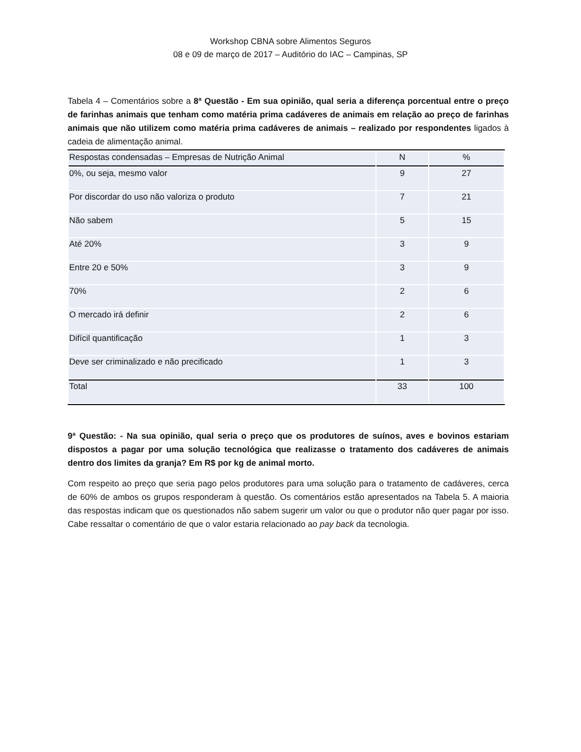Workshop CBNA sobre Alimentos Seguros
08 e 09 de março de 2017 – Auditório do IAC – Campinas, SP
Tabela 4 – Comentários sobre a 8ª Questão - Em sua opinião, qual seria a diferença porcentual entre o preço de farinhas animais que tenham como matéria prima cadáveres de animais em relação ao preço de farinhas animais que não utilizem como matéria prima cadáveres de animais – realizado por respondentes ligados à cadeia de alimentação animal.
| Respostas condensadas – Empresas de Nutrição Animal | N | % |
| --- | --- | --- |
| 0%, ou seja, mesmo valor | 9 | 27 |
| Por discordar do uso não valoriza o produto | 7 | 21 |
| Não sabem | 5 | 15 |
| Até 20% | 3 | 9 |
| Entre 20 e 50% | 3 | 9 |
| 70% | 2 | 6 |
| O mercado irá definir | 2 | 6 |
| Difícil quantificação | 1 | 3 |
| Deve ser criminalizado e não precificado | 1 | 3 |
| Total | 33 | 100 |
9ª Questão: - Na sua opinião, qual seria o preço que os produtores de suínos, aves e bovinos estariam dispostos a pagar por uma solução tecnológica que realizasse o tratamento dos cadáveres de animais dentro dos limites da granja? Em R$ por kg de animal morto.
Com respeito ao preço que seria pago pelos produtores para uma solução para o tratamento de cadáveres, cerca de 60% de ambos os grupos responderam à questão. Os comentários estão apresentados na Tabela 5. A maioria das respostas indicam que os questionados não sabem sugerir um valor ou que o produtor não quer pagar por isso. Cabe ressaltar o comentário de que o valor estaria relacionado ao pay back da tecnologia.